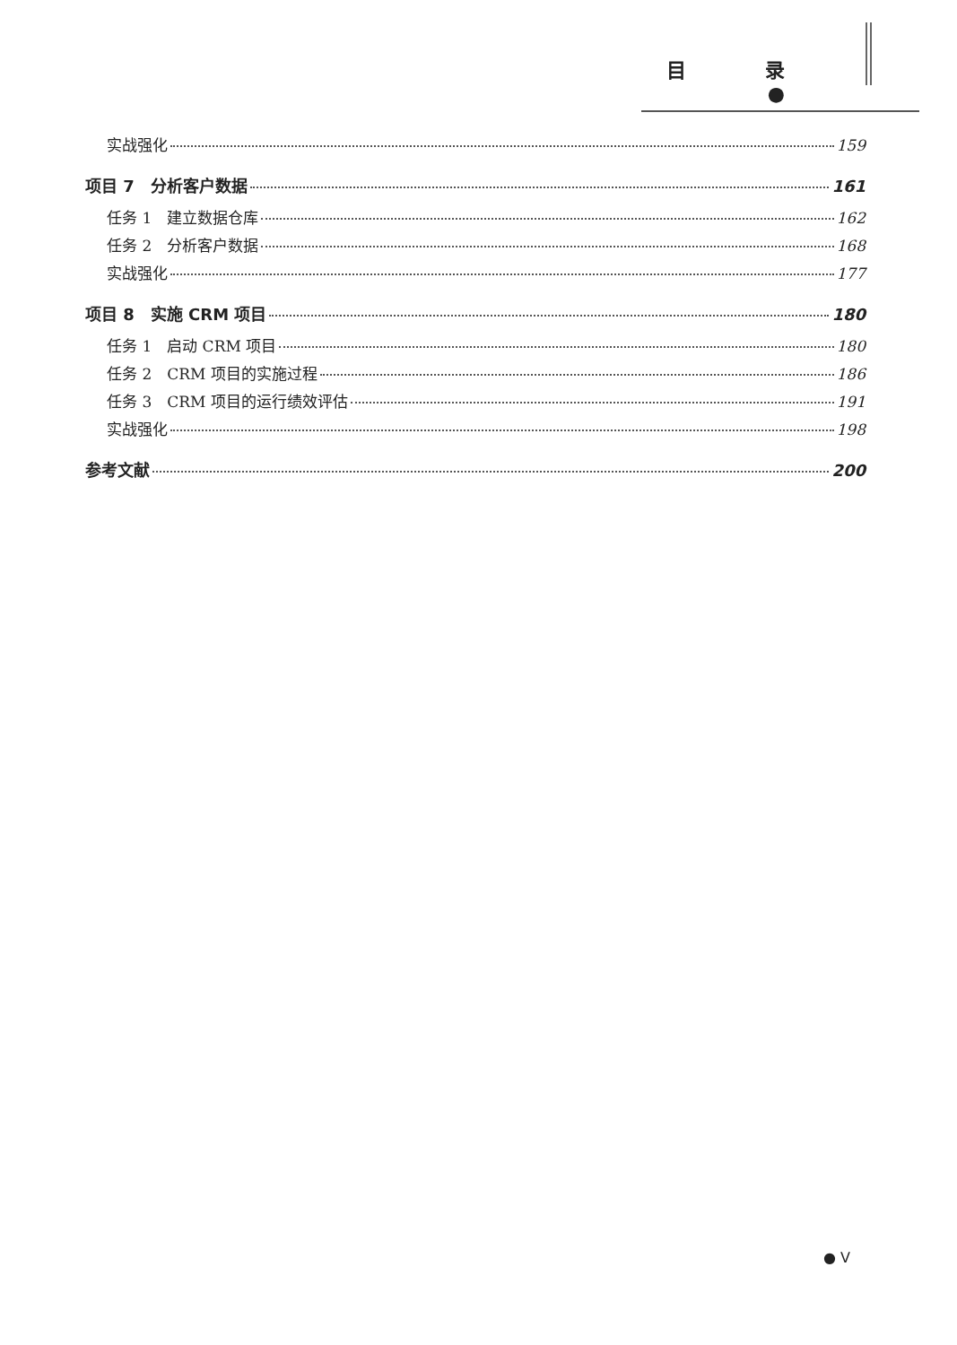目 录●
实战强化 159
项目 7　分析客户数据 161
任务 1　建立数据仓库 162
任务 2　分析客户数据 168
实战强化 177
项目 8　实施 CRM 项目 180
任务 1　启动 CRM 项目 180
任务 2　CRM 项目的实施过程 186
任务 3　CRM 项目的运行绩效评估 191
实战强化 198
参考文献 200
● V